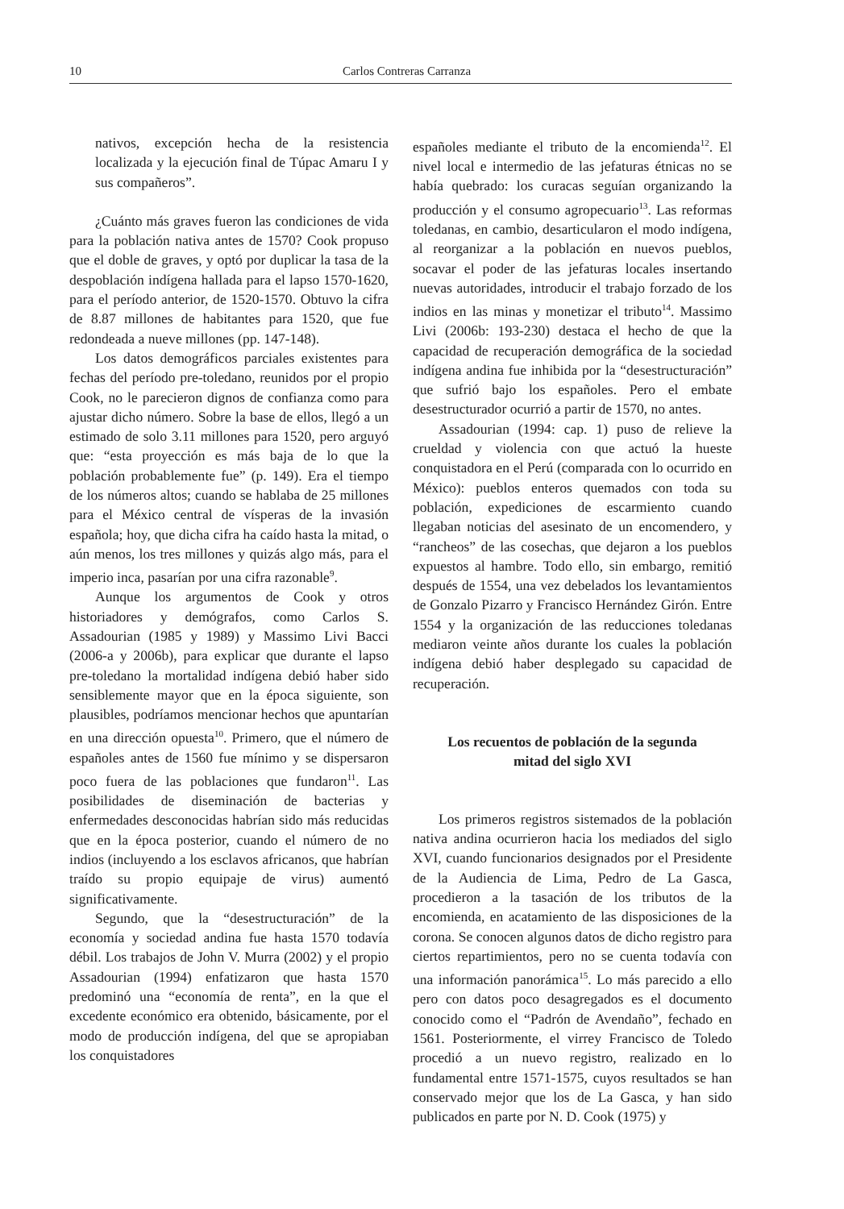10 Carlos Contreras Carranza
nativos, excepción hecha de la resistencia localizada y la ejecución final de Túpac Amaru I y sus compañeros”.
¿Cuánto más graves fueron las condiciones de vida para la población nativa antes de 1570? Cook propuso que el doble de graves, y optó por duplicar la tasa de la despoblación indígena hallada para el lapso 1570-1620, para el período anterior, de 1520-1570. Obtuvo la cifra de 8.87 millones de habitantes para 1520, que fue redondeada a nueve millones (pp. 147-148).
Los datos demográficos parciales existentes para fechas del período pre-toledano, reunidos por el propio Cook, no le parecieron dignos de confianza como para ajustar dicho número. Sobre la base de ellos, llegó a un estimado de solo 3.11 millones para 1520, pero arguyó que: “esta proyección es más baja de lo que la población probablemente fue” (p. 149). Era el tiempo de los números altos; cuando se hablaba de 25 millones para el México central de vísperas de la invasión española; hoy, que dicha cifra ha caído hasta la mitad, o aún menos, los tres millones y quizás algo más, para el imperio inca, pasarían por una cifra razonable<sup>9</sup>.
Aunque los argumentos de Cook y otros historiadores y demógrafos, como Carlos S. Assadourian (1985 y 1989) y Massimo Livi Bacci (2006-a y 2006b), para explicar que durante el lapso pre-toledano la mortalidad indígena debió haber sido sensiblemente mayor que en la época siguiente, son plausibles, podríamos mencionar hechos que apuntarían en una dirección opuesta<sup>10</sup>. Primero, que el número de españoles antes de 1560 fue mínimo y se dispersaron poco fuera de las poblaciones que fundaron<sup>11</sup>. Las posibilidades de diseminación de bacterias y enfermedades desconocidas habrían sido más reducidas que en la época posterior, cuando el número de no indios (incluyendo a los esclavos africanos, que habrían traído su propio equipaje de virus) aumentó significativamente.
Segundo, que la “desestructuración” de la economía y sociedad andina fue hasta 1570 todavía débil. Los trabajos de John V. Murra (2002) y el propio Assadourian (1994) enfatizaron que hasta 1570 predominó una “economía de renta”, en la que el excedente económico era obtenido, básicamente, por el modo de producción indígena, del que se apropiaban los conquistadores
españoles mediante el tributo de la encomienda<sup>12</sup>. El nivel local e intermedio de las jefaturas étnicas no se había quebrado: los curacas seguían organizando la producción y el consumo agropecuario<sup>13</sup>. Las reformas toledanas, en cambio, desarticularon el modo indígena, al reorganizar a la población en nuevos pueblos, socavar el poder de las jefaturas locales insertando nuevas autoridades, introducir el trabajo forzado de los indios en las minas y monetizar el tributo<sup>14</sup>. Massimo Livi (2006b: 193-230) destaca el hecho de que la capacidad de recuperación demográfica de la sociedad indígena andina fue inhibida por la “desestructuración” que sufrió bajo los españoles. Pero el embate desestructurador ocurrió a partir de 1570, no antes.
Assadourian (1994: cap. 1) puso de relieve la crueldad y violencia con que actuó la hueste conquistadora en el Perú (comparada con lo ocurrido en México): pueblos enteros quemados con toda su población, expediciones de escarmiento cuando llegaban noticias del asesinato de un encomendero, y “rancheos” de las cosechas, que dejaron a los pueblos expuestos al hambre. Todo ello, sin embargo, remitió después de 1554, una vez debelados los levantamientos de Gonzalo Pizarro y Francisco Hernández Girón. Entre 1554 y la organización de las reducciones toledanas mediaron veinte años durante los cuales la población indígena debió haber desplegado su capacidad de recuperación.
Los recuentos de población de la segunda mitad del siglo XVI
Los primeros registros sistemados de la población nativa andina ocurrieron hacia los mediados del siglo XVI, cuando funcionarios designados por el Presidente de la Audiencia de Lima, Pedro de La Gasca, procedieron a la tasación de los tributos de la encomienda, en acatamiento de las disposiciones de la corona. Se conocen algunos datos de dicho registro para ciertos repartimientos, pero no se cuenta todavía con una información panorámica<sup>15</sup>. Lo más parecido a ello pero con datos poco desagregados es el documento conocido como el “Padrón de Avendaño”, fechado en 1561. Posteriormente, el virrey Francisco de Toledo procedió a un nuevo registro, realizado en lo fundamental entre 1571-1575, cuyos resultados se han conservado mejor que los de La Gasca, y han sido publicados en parte por N. D. Cook (1975) y